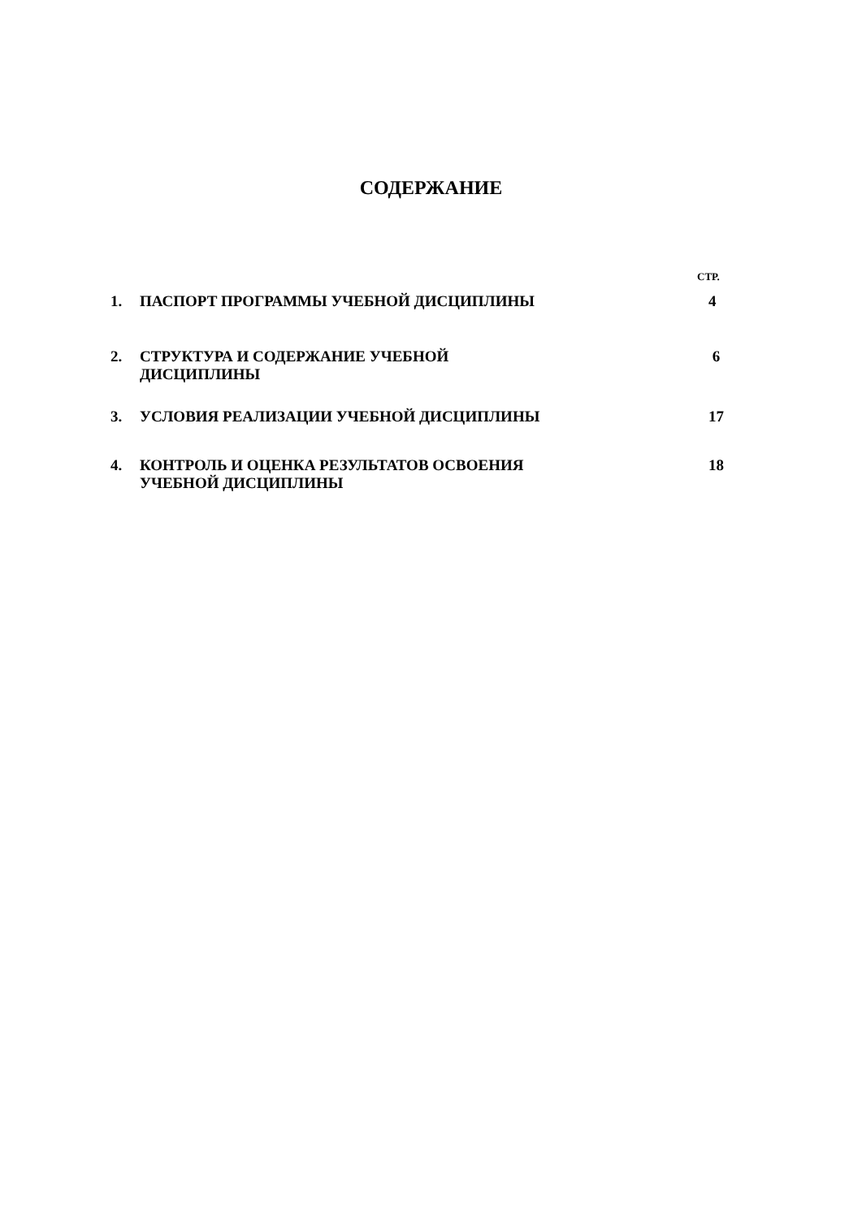СОДЕРЖАНИЕ
СТР.
| 1. | ПАСПОРТ ПРОГРАММЫ УЧЕБНОЙ ДИСЦИПЛИНЫ | 4 |
| 2. | СТРУКТУРА И СОДЕРЖАНИЕ УЧЕБНОЙ ДИСЦИПЛИНЫ | 6 |
| 3. | УСЛОВИЯ РЕАЛИЗАЦИИ УЧЕБНОЙ ДИСЦИПЛИНЫ | 17 |
| 4. | КОНТРОЛЬ И ОЦЕНКА РЕЗУЛЬТАТОВ ОСВОЕНИЯ УЧЕБНОЙ ДИСЦИПЛИНЫ | 18 |